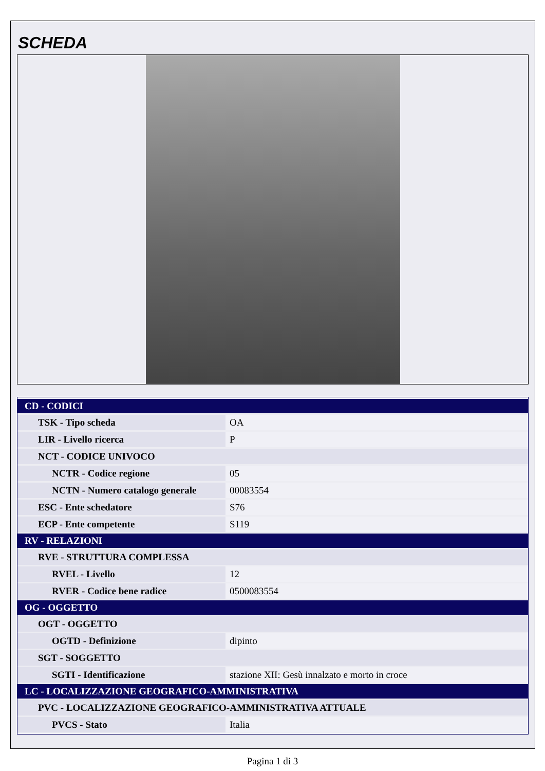SCHEDA
| CD - CODICI | |
| --- | --- |
| TSK - Tipo scheda | OA |
| LIR - Livello ricerca | P |
| NCT - CODICE UNIVOCO | |
| NCTR - Codice regione | 05 |
| NCTN - Numero catalogo generale | 00083554 |
| ESC - Ente schedatore | S76 |
| ECP - Ente competente | S119 |
| RV - RELAZIONI | |
| RVE - STRUTTURA COMPLESSA | |
| RVEL - Livello | 12 |
| RVER - Codice bene radice | 0500083554 |
| OG - OGGETTO | |
| OGT - OGGETTO | |
| OGTD - Definizione | dipinto |
| SGT - SOGGETTO | |
| SGTI - Identificazione | stazione XII: Gesù innalzato e morto in croce |
| LC - LOCALIZZAZIONE GEOGRAFICO-AMMINISTRATIVA | |
| PVC - LOCALIZZAZIONE GEOGRAFICO-AMMINISTRATIVA ATTUALE | |
| PVCS - Stato | Italia |
Pagina 1 di 3